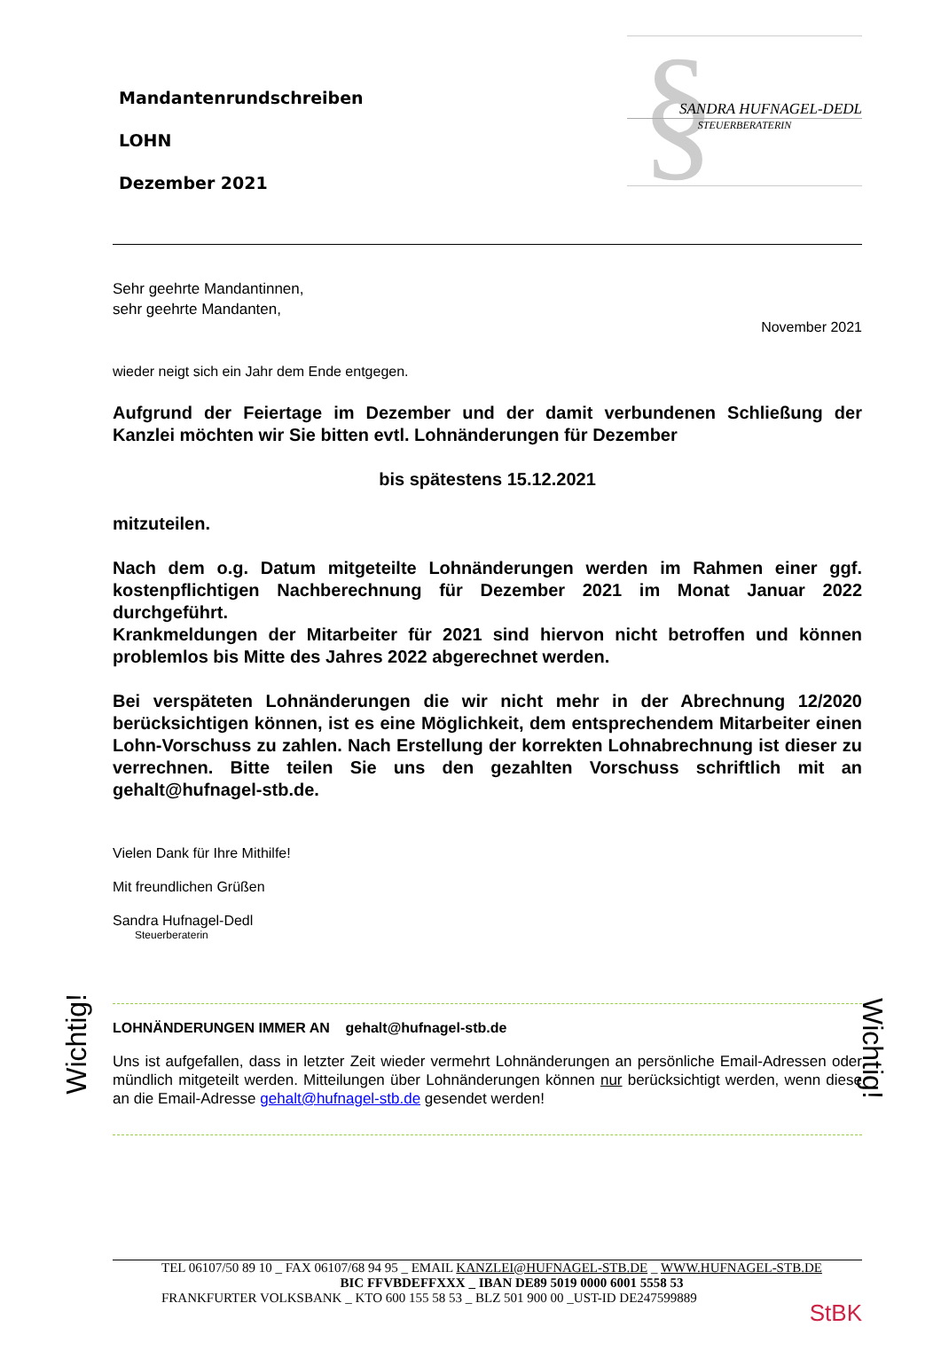Mandantenrundschreiben
LOHN
Dezember 2021
§
SANDRA HUFNAGEL-DEDL
STEUERBERATERIN
Sehr geehrte Mandantinnen,
sehr geehrte Mandanten,
November 2021
wieder neigt sich ein Jahr dem Ende entgegen.
Aufgrund der Feiertage im Dezember und der damit verbundenen Schließung der Kanzlei möchten wir Sie bitten evtl. Lohnänderungen für Dezember
bis spätestens 15.12.2021
mitzuteilen.
Nach dem o.g. Datum mitgeteilte Lohnänderungen werden im Rahmen einer ggf. kostenpflichtigen Nachberechnung für Dezember 2021 im Monat Januar 2022 durchgeführt.
Krankmeldungen der Mitarbeiter für 2021 sind hiervon nicht betroffen und können problemlos bis Mitte des Jahres 2022 abgerechnet werden.
Bei verspäteten Lohnänderungen die wir nicht mehr in der Abrechnung 12/2020 berücksichtigen können, ist es eine Möglichkeit, dem entsprechendem Mitarbeiter einen Lohn-Vorschuss zu zahlen. Nach Erstellung der korrekten Lohnabrechnung ist dieser zu verrechnen. Bitte teilen Sie uns den gezahlten Vorschuss schriftlich mit an gehalt@hufnagel-stb.de.
Vielen Dank für Ihre Mithilfe!
Mit freundlichen Grüßen
Sandra Hufnagel-Dedl
Steuerberaterin
LOHNÄNDERUNGEN IMMER AN gehalt@hufnagel-stb.de
Uns ist aufgefallen, dass in letzter Zeit wieder vermehrt Lohnänderungen an persönliche Email-Adressen oder mündlich mitgeteilt werden. Mitteilungen über Lohnänderungen können nur berücksichtigt werden, wenn diese an die Email-Adresse gehalt@hufnagel-stb.de gesendet werden!
TEL 06107/50 89 10 _ FAX 06107/68 94 95 _ EMAIL KANZLEI@HUFNAGEL-STB.DE _ WWW.HUFNAGEL-STB.DE
BIC FFVBDEFFXXX _ IBAN DE89 5019 0000 6001 5558 53
FRANKFURTER VOLKSBANK _ KTO 600 155 58 53 _ BLZ 501 900 00 _UST-ID DE247599889
StBK
Wichtig!
Wichtig!